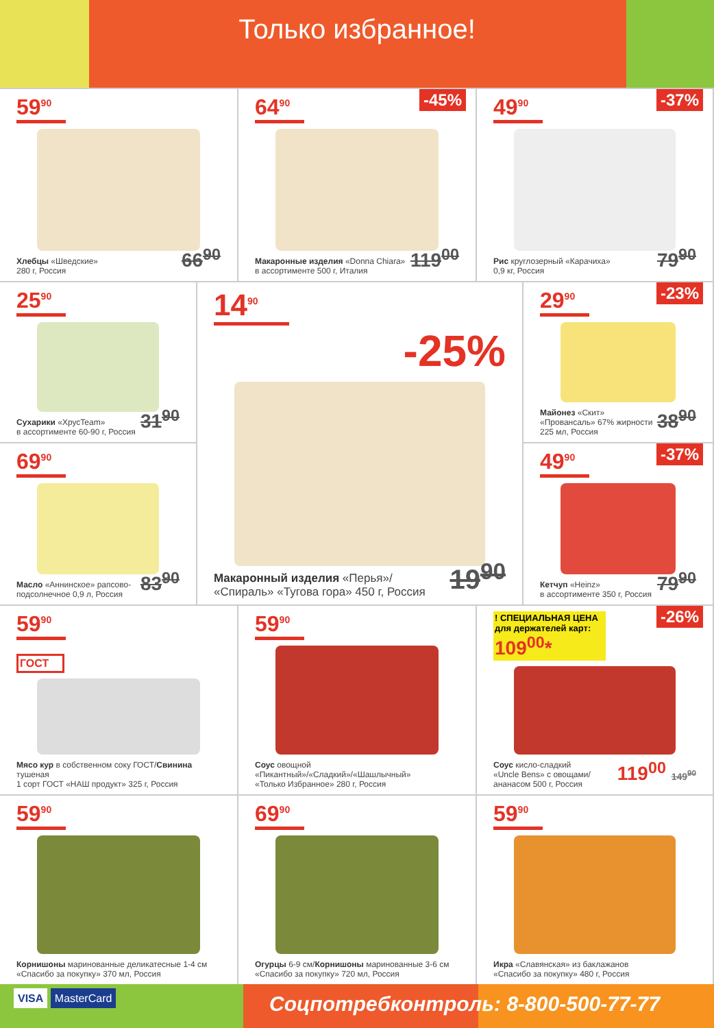Только избранное!
59<sup>90</sup>
Хлебцы «Шведские»
280 г, Россия
66<sup>90</sup>
-45%
64<sup>90</sup>
Макаронные изделия «Donna Chiara»
в ассортименте 500 г, Италия
119<sup>00</sup>
-37%
49<sup>90</sup>
Рис круглозерный «Карачиха»
0,9 кг, Россия
79<sup>90</sup>
25<sup>90</sup>
Сухарики «ХрусTeam»
в ассортименте 60-90 г, Россия
31<sup>90</sup>
69<sup>90</sup>
Масло «Аннинское» рапсово-
подсолнечное 0,9 л, Россия
83<sup>90</sup>
14<sup>90</sup>
-25%
Макаронный изделия «Перья»/
«Спираль» «Тугова гора» 450 г, Россия
19<sup>90</sup>
-23%
29<sup>90</sup>
Майонез «Скит»
«Провансаль» 67% жирности
225 мл, Россия
38<sup>90</sup>
-37%
49<sup>90</sup>
Кетчуп «Heinz»
в ассортименте 350 г, Россия
79<sup>90</sup>
59<sup>90</sup>
ГОСТ
Мясо кур в собственном соку ГОСТ/Свинина тушеная
1 сорт ГОСТ «НАШ продукт» 325 г, Россия
59<sup>90</sup>
Соус овощной «Пикантный»/«Сладкий»/«Шашлычный»
«Только Избранное» 280 г, Россия
-26%
! СПЕЦИАЛЬНАЯ ЦЕНА для держателей карт:
109<sup>00</sup>*
Соус кисло-сладкий
«Uncle Bens» с овощами/
ананасом 500 г, Россия
119<sup>00</sup> 149<sup>90</sup>
59<sup>90</sup>
Корнишоны маринованные деликатесные 1-4 см
«Спасибо за покупку» 370 мл, Россия
69<sup>90</sup>
Огурцы 6-9 см/Корнишоны маринованные 3-6 см
«Спасибо за покупку» 720 мл, Россия
59<sup>90</sup>
Икра «Славянская» из баклажанов
«Спасибо за покупку» 480 г, Россия
VISA MasterCard
Соцпотребконтроль: 8-800-500-77-77